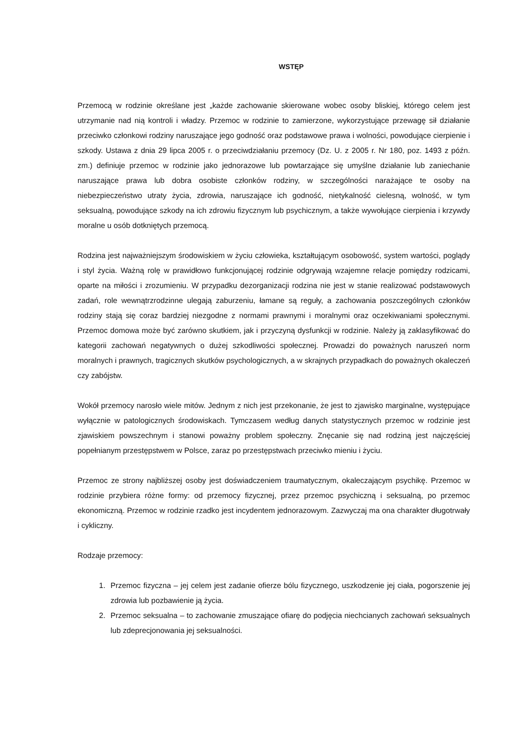WSTĘP
Przemocą w rodzinie określane jest „każde zachowanie skierowane wobec osoby bliskiej, którego celem jest utrzymanie nad nią kontroli i władzy. Przemoc w rodzinie to zamierzone, wykorzystujące przewagę sił działanie przeciwko członkowi rodziny naruszające jego godność oraz podstawowe prawa i wolności, powodujące cierpienie i szkody. Ustawa z dnia 29 lipca 2005 r. o przeciwdziałaniu przemocy (Dz. U. z 2005 r. Nr 180, poz. 1493 z późn. zm.) definiuje przemoc w rodzinie jako jednorazowe lub powtarzające się umyślne działanie lub zaniechanie naruszające prawa lub dobra osobiste członków rodziny, w szczególności narażające te osoby na niebezpieczeństwo utraty życia, zdrowia, naruszające ich godność, nietykalność cielesną, wolność, w tym seksualną, powodujące szkody na ich zdrowiu fizycznym lub psychicznym, a także wywołujące cierpienia i krzywdy moralne u osób dotkniętych przemocą.
Rodzina jest najważniejszym środowiskiem w życiu człowieka, kształtującym osobowość, system wartości, poglądy i styl życia. Ważną rolę w prawidłowo funkcjonującej rodzinie odgrywają wzajemne relacje pomiędzy rodzicami, oparte na miłości i zrozumieniu. W przypadku dezorganizacji rodzina nie jest w stanie realizować podstawowych zadań, role wewnątrzrodzinne ulegają zaburzeniu, łamane są reguły, a zachowania poszczególnych członków rodziny stają się coraz bardziej niezgodne z normami prawnymi i moralnymi oraz oczekiwaniami społecznymi. Przemoc domowa może być zarówno skutkiem, jak i przyczyną dysfunkcji w rodzinie. Należy ją zaklasyfikować do kategorii zachowań negatywnych o dużej szkodliwości społecznej. Prowadzi do poważnych naruszeń norm moralnych i prawnych, tragicznych skutków psychologicznych, a w skrajnych przypadkach do poważnych okaleczeń czy zabójstw.
Wokół przemocy narosło wiele mitów. Jednym z nich jest przekonanie, że jest to zjawisko marginalne, występujące wyłącznie w patologicznych środowiskach. Tymczasem według danych statystycznych przemoc w rodzinie jest zjawiskiem powszechnym i stanowi poważny problem społeczny. Znęcanie się nad rodziną jest najczęściej popełnianym przestępstwem w Polsce, zaraz po przestępstwach przeciwko mieniu i życiu.
Przemoc ze strony najbliższej osoby jest doświadczeniem traumatycznym, okaleczającym psychikę. Przemoc w rodzinie przybiera różne formy: od przemocy fizycznej, przez przemoc psychiczną i seksualną, po przemoc ekonomiczną. Przemoc w rodzinie rzadko jest incydentem jednorazowym. Zazwyczaj ma ona charakter długotrwały i cykliczny.
Rodzaje przemocy:
1. Przemoc fizyczna – jej celem jest zadanie ofierze bólu fizycznego, uszkodzenie jej ciała, pogorszenie jej zdrowia lub pozbawienie ją życia.
2. Przemoc seksualna – to zachowanie zmuszające ofiarę do podjęcia niechcianych zachowań seksualnych lub zdeprecjonowania jej seksualności.